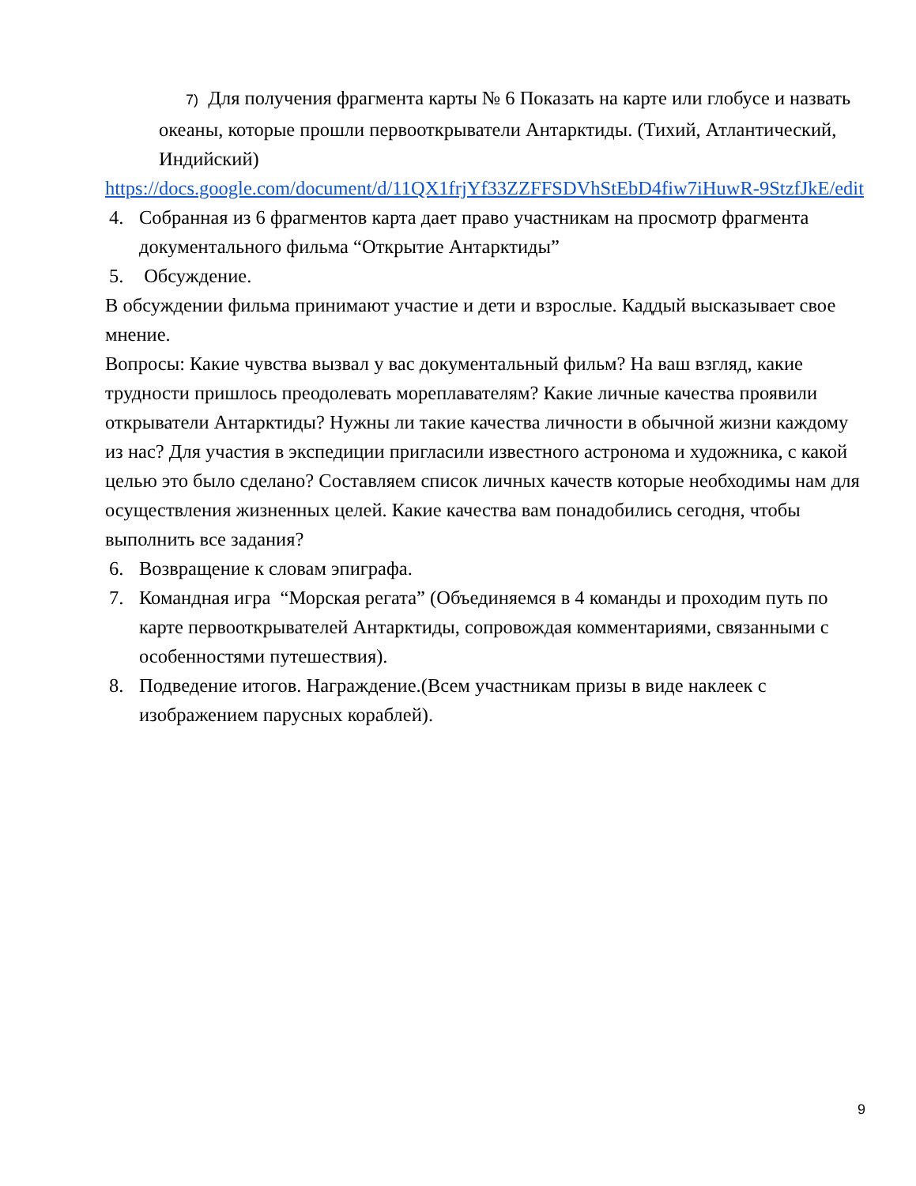7) Для получения фрагмента карты № 6 Показать на карте или глобусе и назвать океаны, которые прошли первооткрыватели Антарктиды. (Тихий, Атлантический, Индийский)
https://docs.google.com/document/d/11QX1frjYf33ZZFFSDVhStEbD4fiw7iHuwR-9StzfJkE/edit
4. Собранная из 6 фрагментов карта дает право участникам на просмотр фрагмента документального фильма “Открытие Антарктиды”
5. Обсуждение.
В обсуждении фильма принимают участие и дети и взрослые. Каддый высказывает свое мнение.
Вопросы: Какие чувства вызвал у вас документальный фильм? На ваш взгляд, какие трудности пришлось преодолевать мореплавателям? Какие личные качества проявили открыватели Антарктиды? Нужны ли такие качества личности в обычной жизни каждому из нас? Для участия в экспедиции пригласили известного астронома и художника, с какой целью это было сделано? Составляем список личных качеств которые необходимы нам для осуществления жизненных целей. Какие качества вам понадобились сегодня, чтобы выполнить все задания?
6. Возвращение к словам эпиграфа.
7. Командная игра “Морская регата” (Объединяемся в 4 команды и проходим путь по карте первооткрывателей Антарктиды, сопровождая комментариями, связанными с особенностями путешествия).
8. Подведение итогов. Награждение.(Всем участникам призы в виде наклеек с изображением парусных кораблей).
9